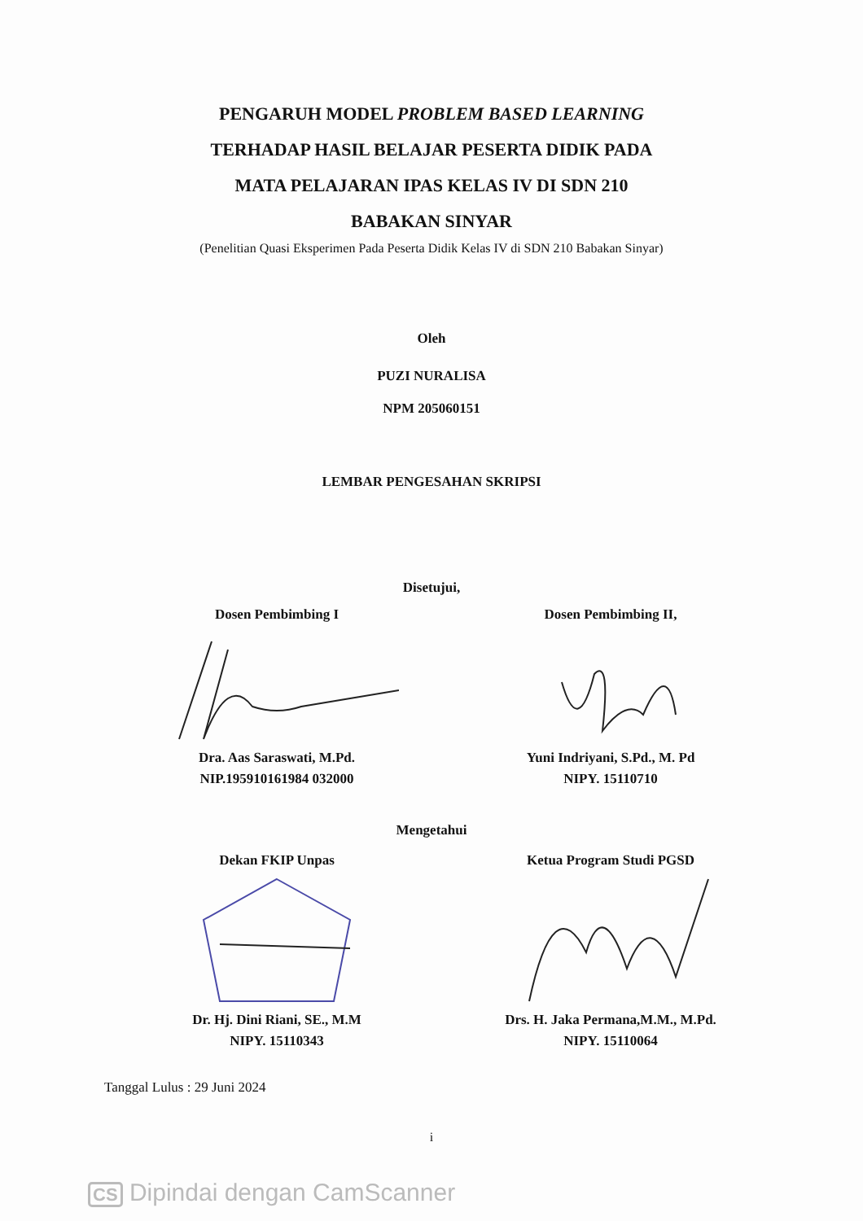PENGARUH MODEL PROBLEM BASED LEARNING
TERHADAP HASIL BELAJAR PESERTA DIDIK PADA
MATA PELAJARAN IPAS KELAS IV DI SDN 210
BABAKAN SINYAR
(Penelitian Quasi Eksperimen Pada Peserta Didik Kelas IV di SDN 210 Babakan Sinyar)
Oleh
PUZI NURALISA
NPM 205060151
LEMBAR PENGESAHAN SKRIPSI
Disetujui,
Dosen Pembimbing I
Dra. Aas Saraswati, M.Pd.
NIP.195910161984 032000
Dosen Pembimbing II,
Yuni Indriyani, S.Pd., M. Pd
NIPY. 15110710
Mengetahui
Dekan FKIP Unpas
Dr. Hj. Dini Riani, SE., M.M
NIPY. 15110343
Ketua Program Studi PGSD
Drs. H. Jaka Permana,M.M., M.Pd.
NIPY. 15110064
Tanggal Lulus : 29 Juni 2024
i
CS Dipindai dengan CamScanner